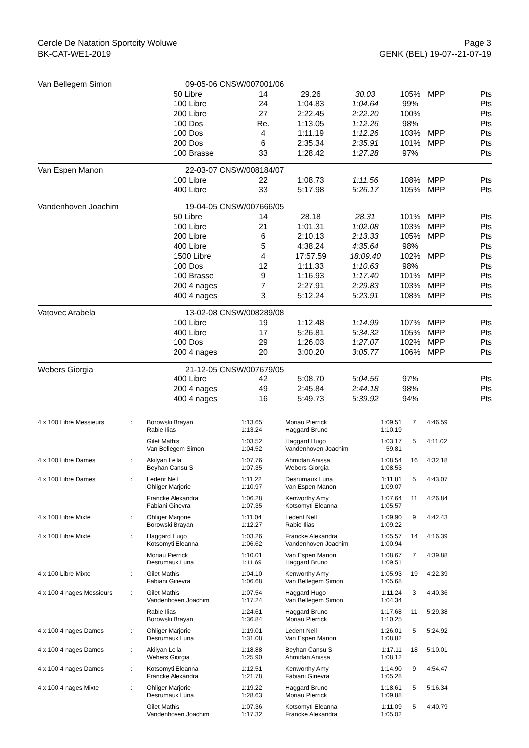Cercle De Natation Sportcity Woluwe
BK-CAT-WE1-2019
Page 3
GENK (BEL) 19-07--21-07-19
| Van Bellegem Simon | 09-05-06 CNSW/007001/06 | | | | | | |
| | 50 Libre | 14 | 29.26 | 30.03 | 105% | MPP | Pts |
| | 100 Libre | 24 | 1:04.83 | 1:04.64 | 99% | | Pts |
| | 200 Libre | 27 | 2:22.45 | 2:22.20 | 100% | | Pts |
| | 100 Dos | Re. | 1:13.05 | 1:12.26 | 98% | | Pts |
| | 100 Dos | 4 | 1:11.19 | 1:12.26 | 103% | MPP | Pts |
| | 200 Dos | 6 | 2:35.34 | 2:35.91 | 101% | MPP | Pts |
| | 100 Brasse | 33 | 1:28.42 | 1:27.28 | 97% | | Pts |
| Van Espen Manon | 22-03-07 CNSW/008184/07 | | | | | | |
| | 100 Libre | 22 | 1:08.73 | 1:11.56 | 108% | MPP | Pts |
| | 400 Libre | 33 | 5:17.98 | 5:26.17 | 105% | MPP | Pts |
| Vandenhoven Joachim | 19-04-05 CNSW/007666/05 | | | | | | |
| | 50 Libre | 14 | 28.18 | 28.31 | 101% | MPP | Pts |
| | 100 Libre | 21 | 1:01.31 | 1:02.08 | 103% | MPP | Pts |
| | 200 Libre | 6 | 2:10.13 | 2:13.33 | 105% | MPP | Pts |
| | 400 Libre | 5 | 4:38.24 | 4:35.64 | 98% | | Pts |
| | 1500 Libre | 4 | 17:57.59 | 18:09.40 | 102% | MPP | Pts |
| | 100 Dos | 12 | 1:11.33 | 1:10.63 | 98% | | Pts |
| | 100 Brasse | 9 | 1:16.93 | 1:17.40 | 101% | MPP | Pts |
| | 200 4 nages | 7 | 2:27.91 | 2:29.83 | 103% | MPP | Pts |
| | 400 4 nages | 3 | 5:12.24 | 5:23.91 | 108% | MPP | Pts |
| Vatovec Arabela | 13-02-08 CNSW/008289/08 | | | | | | |
| | 100 Libre | 19 | 1:12.48 | 1:14.99 | 107% | MPP | Pts |
| | 400 Libre | 17 | 5:26.81 | 5:34.32 | 105% | MPP | Pts |
| | 100 Dos | 29 | 1:26.03 | 1:27.07 | 102% | MPP | Pts |
| | 200 4 nages | 20 | 3:00.20 | 3:05.77 | 106% | MPP | Pts |
| Webers Giorgia | 21-12-05 CNSW/007679/05 | | | | | | |
| | 400 Libre | 42 | 5:08.70 | 5:04.56 | 97% | | Pts |
| | 200 4 nages | 49 | 2:45.84 | 2:44.18 | 98% | | Pts |
| | 400 4 nages | 16 | 5:49.73 | 5:39.92 | 94% | | Pts |
| 4 x 100 Libre Messieurs | : | Borowski Brayan Rabie Ilias | 1:13.65 1:13.24 | Moriau Pierrick Haggard Bruno | 1:09.51 1:10.19 | 7 | 4:46.59 |
| | | Gilet Mathis Van Bellegem Simon | 1:03.52 1:04.52 | Haggard Hugo Vandenhoven Joachim | 1:03.17 59.81 | 5 | 4:11.02 |
| 4 x 100 Libre Dames | : | Akilyan Leila Beyhan Cansu S | 1:07.76 1:07.35 | Ahmidan Anissa Webers Giorgia | 1:08.54 1:08.53 | 16 | 4:32.18 |
| 4 x 100 Libre Dames | : | Ledent Nell Ohliger Marjorie | 1:11.22 1:10.97 | Desrumaux Luna Van Espen Manon | 1:11.81 1:09.07 | 5 | 4:43.07 |
| | | Francke Alexandra Fabiani Ginevra | 1:06.28 1:07.35 | Kenworthy Amy Kotsomyti Eleanna | 1:07.64 1:05.57 | 11 | 4:26.84 |
| 4 x 100 Libre Mixte | : | Ohliger Marjorie Borowski Brayan | 1:11.04 1:12.27 | Ledent Nell Rabie Ilias | 1:09.90 1:09.22 | 9 | 4:42.43 |
| 4 x 100 Libre Mixte | : | Haggard Hugo Kotsomyti Eleanna | 1:03.26 1:06.62 | Francke Alexandra Vandenhoven Joachim | 1:05.57 1:00.94 | 14 | 4:16.39 |
| | | Moriau Pierrick Desrumaux Luna | 1:10.01 1:11.69 | Van Espen Manon Haggard Bruno | 1:08.67 1:09.51 | 7 | 4:39.88 |
| 4 x 100 Libre Mixte | : | Gilet Mathis Fabiani Ginevra | 1:04.10 1:06.68 | Kenworthy Amy Van Bellegem Simon | 1:05.93 1:05.68 | 19 | 4:22.39 |
| 4 x 100 4 nages Messieurs | : | Gilet Mathis Vandenhoven Joachim | 1:07.54 1:17.24 | Haggard Hugo Van Bellegem Simon | 1:11.24 1:04.34 | 3 | 4:40.36 |
| | | Rabie Ilias Borowski Brayan | 1:24.61 1:36.84 | Haggard Bruno Moriau Pierrick | 1:17.68 1:10.25 | 11 | 5:29.38 |
| 4 x 100 4 nages Dames | : | Ohliger Marjorie Desrumaux Luna | 1:19.01 1:31.08 | Ledent Nell Van Espen Manon | 1:26.01 1:08.82 | 5 | 5:24.92 |
| 4 x 100 4 nages Dames | : | Akilyan Leila Webers Giorgia | 1:18.88 1:25.90 | Beyhan Cansu S Ahmidan Anissa | 1:17.11 1:08.12 | 18 | 5:10.01 |
| 4 x 100 4 nages Dames | : | Kotsomyti Eleanna Francke Alexandra | 1:12.51 1:21.78 | Kenworthy Amy Fabiani Ginevra | 1:14.90 1:05.28 | 9 | 4:54.47 |
| 4 x 100 4 nages Mixte | : | Ohliger Marjorie Desrumaux Luna | 1:19.22 1:28.63 | Haggard Bruno Moriau Pierrick | 1:18.61 1:09.88 | 5 | 5:16.34 |
| | | Gilet Mathis Vandenhoven Joachim | 1:07.36 1:17.32 | Kotsomyti Eleanna Francke Alexandra | 1:11.09 1:05.02 | 5 | 4:40.79 |